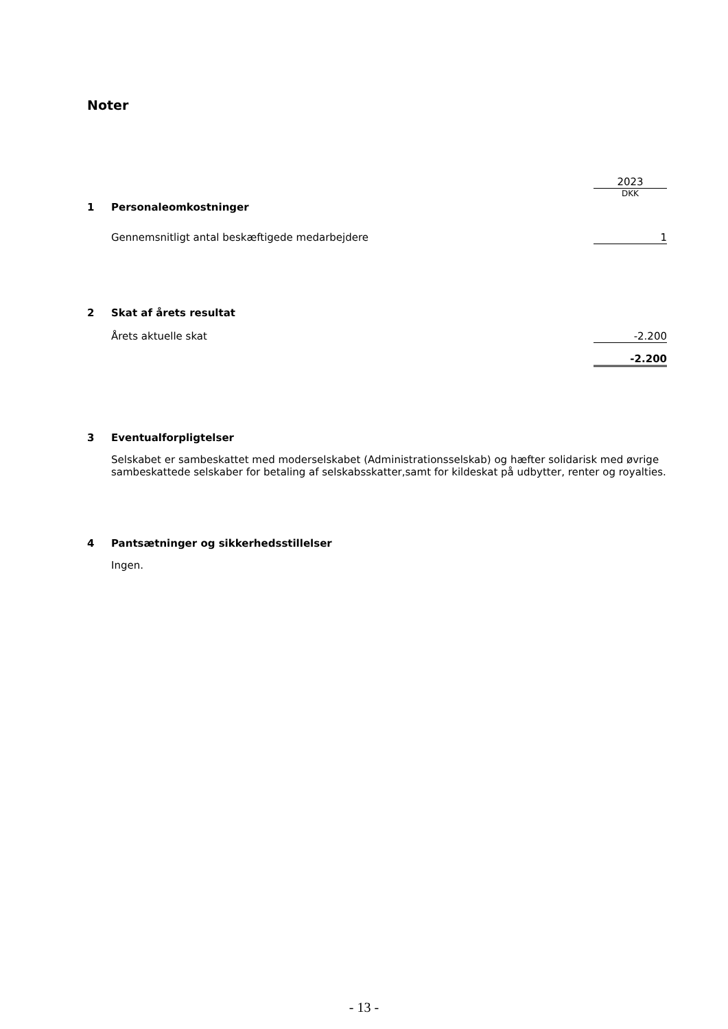Noter
| | | 2023 |
| | | DKK |
| 1 | Personaleomkostninger | |
| | Gennemsnitligt antal beskæftigede medarbejdere | 1 |
| 2 | Skat af årets resultat | |
| | Årets aktuelle skat | -2.200 |
| | | -2.200 |
| 3 | Eventualforpligtelser | |
Selskabet er sambeskattet med moderselskabet (Administrationsselskab) og hæfter solidarisk med øvrige sambeskattede selskaber for betaling af selskabsskatter,samt for kildeskat på udbytter, renter og royalties.
| 4 | Pantsætninger og sikkerhedsstillelser |
Ingen.
- 13 -